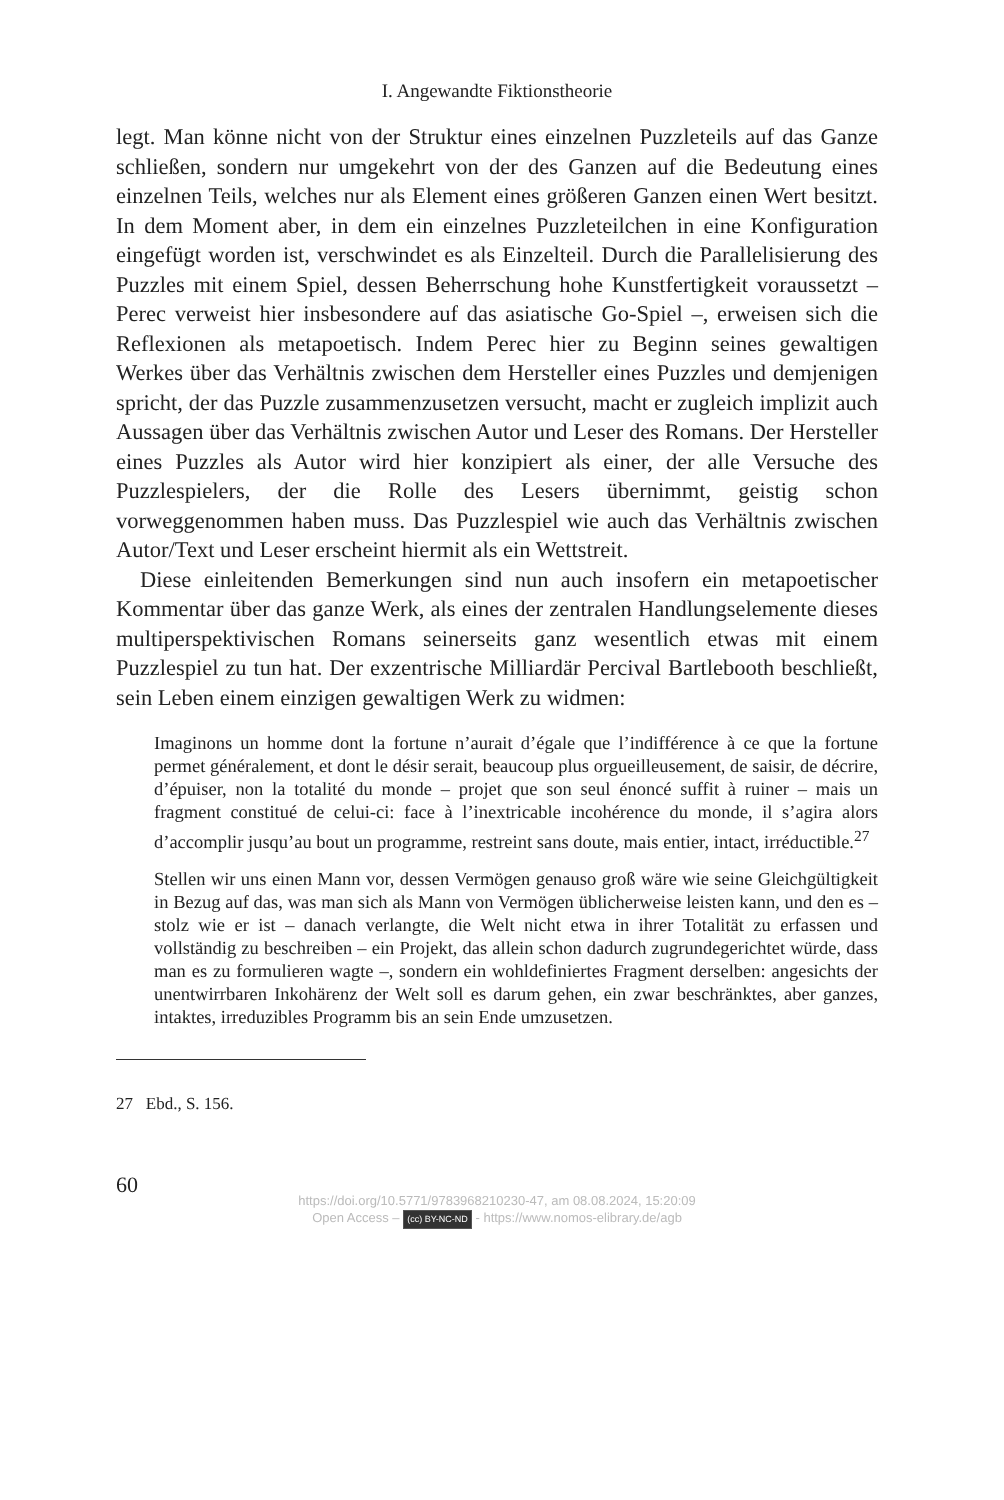I. Angewandte Fiktionstheorie
legt. Man könne nicht von der Struktur eines einzelnen Puzzleteils auf das Ganze schließen, sondern nur umgekehrt von der des Ganzen auf die Bedeutung eines einzelnen Teils, welches nur als Element eines größeren Ganzen einen Wert besitzt. In dem Moment aber, in dem ein einzelnes Puzzleteilchen in eine Konfiguration eingefügt worden ist, verschwindet es als Einzelteil. Durch die Parallelisierung des Puzzles mit einem Spiel, dessen Beherrschung hohe Kunstfertigkeit voraussetzt – Perec verweist hier insbesondere auf das asiatische Go-Spiel –, erweisen sich die Reflexionen als metapoetisch. Indem Perec hier zu Beginn seines gewaltigen Werkes über das Verhältnis zwischen dem Hersteller eines Puzzles und demjenigen spricht, der das Puzzle zusammenzusetzen versucht, macht er zugleich implizit auch Aussagen über das Verhältnis zwischen Autor und Leser des Romans. Der Hersteller eines Puzzles als Autor wird hier konzipiert als einer, der alle Versuche des Puzzlespielers, der die Rolle des Lesers übernimmt, geistig schon vorweggenommen haben muss. Das Puzzlespiel wie auch das Verhältnis zwischen Autor/Text und Leser erscheint hiermit als ein Wettstreit.
Diese einleitenden Bemerkungen sind nun auch insofern ein metapoetischer Kommentar über das ganze Werk, als eines der zentralen Handlungselemente dieses multiperspektivischen Romans seinerseits ganz wesentlich etwas mit einem Puzzlespiel zu tun hat. Der exzentrische Milliardär Percival Bartlebooth beschließt, sein Leben einem einzigen gewaltigen Werk zu widmen:
Imaginons un homme dont la fortune n’aurait d’égale que l’indifférence à ce que la fortune permet généralement, et dont le désir serait, beaucoup plus orgueilleusement, de saisir, de décrire, d’épuiser, non la totalité du monde – projet que son seul énoncé suffit à ruiner – mais un fragment constitué de celui-ci: face à l’inextricable incohérence du monde, il s’agira alors d’accomplir jusqu’au bout un programme, restreint sans doute, mais entier, intact, irréductible.<sup>27</sup>
Stellen wir uns einen Mann vor, dessen Vermögen genauso groß wäre wie seine Gleichgültigkeit in Bezug auf das, was man sich als Mann von Vermögen üblicherweise leisten kann, und den es – stolz wie er ist – danach verlangte, die Welt nicht etwa in ihrer Totalität zu erfassen und vollständig zu beschreiben – ein Projekt, das allein schon dadurch zugrundegerichtet würde, dass man es zu formulieren wagte –, sondern ein wohldefiniertes Fragment derselben: angesichts der unentwirrbaren Inkohärenz der Welt soll es darum gehen, ein zwar beschränktes, aber ganzes, intaktes, irreduzibles Programm bis an sein Ende umzusetzen.
27 Ebd., S. 156.
60
https://doi.org/10.5771/9783968210230-47, am 08.08.2024, 15:20:09
Open Access – (cc) BY-NC-ND - https://www.nomos-elibrary.de/agb